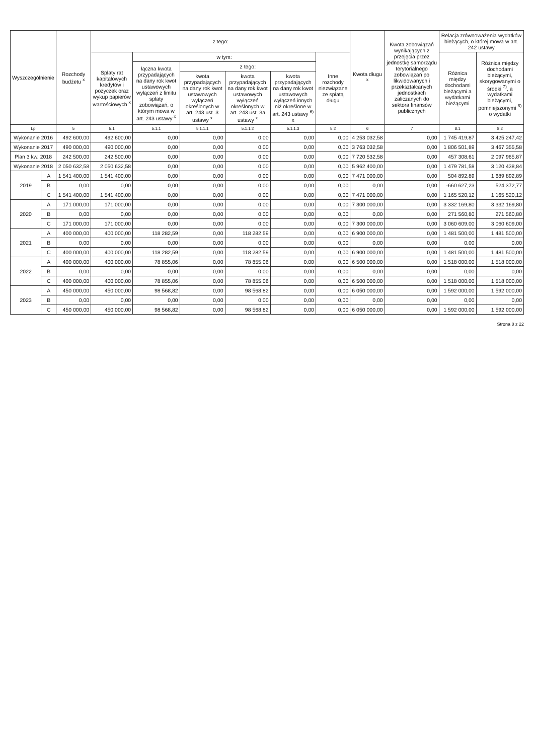| Wyszczególnienie | | Rozchody budżetu <sup>x</sup> | z tego: | | | | | | Kwota długu <sup>x</sup> | Kwota zobowiązań wynikających z przejęcia przez jednostkę samorządu terytorialnego zobowiązań po likwidowanych i przekształcanych jednostkach zaliczanych do sektora finansów publicznych | Relacja zrównoważenia wydatków bieżących, o której mowa w art. 242 ustawy | |
| --- | --- | --- | --- | --- | --- | --- | --- | --- | --- | --- | --- | --- |
| | | | Spłaty rat kapitałowych kredytów i pożyczek oraz wykup papierów wartościowych <sup>x</sup> | w tym: | | | | Inne rozchody niezwiązane ze spłatą długu | | | Różnica między dochodami bieżącymi a wydatkami bieżącymi | Różnica między dochodami bieżącymi, skorygowanymi o środki <sup>7)</sup>, a wydatkami bieżącymi, pomniejszonymi <sup>8)</sup> o wydatki |
| | | | | łączna kwota przypadających na dany rok kwot ustawowych wyłączeń z limitu spłaty zobowiązań, o którym mowa w art. 243 ustawy <sup>x</sup> | z tego: | | | | | | | |
| | | | | | kwota przypadających na dany rok kwot ustawowych wyłączeń określonych w art. 243 ust. 3 ustawy <sup>x</sup> | kwota przypadających na dany rok kwot ustawowych wyłączeń określonych w art. 243 ust. 3a ustawy <sup>x</sup> | kwota przypadających na dany rok kwot ustawowych wyłączeń innych niż określone w art. 243 ustawy <sup>6)</sup> x | | | | | |
| Lp | | 5 | 5.1 | 5.1.1 | 5.1.1.1 | 5.1.1.2 | 5.1.1.3 | 5.2 | 6 | 7 | 8.1 | 8.2 |
| Wykonanie 2016 | | 492 600,00 | 492 600,00 | 0,00 | 0,00 | 0,00 | 0,00 | 0,00 | 4 253 032,58 | 0,00 | 1 745 419,87 | 3 425 247,42 |
| Wykonanie 2017 | | 490 000,00 | 490 000,00 | 0,00 | 0,00 | 0,00 | 0,00 | 0,00 | 3 763 032,58 | 0,00 | 1 806 501,89 | 3 467 355,58 |
| Plan 3 kw. 2018 | | 242 500,00 | 242 500,00 | 0,00 | 0,00 | 0,00 | 0,00 | 0,00 | 7 720 532,58 | 0,00 | 457 308,61 | 2 097 965,87 |
| Wykonanie 2018 | | 2 050 632,58 | 2 050 632,58 | 0,00 | 0,00 | 0,00 | 0,00 | 0,00 | 5 962 400,00 | 0,00 | 1 479 781,58 | 3 120 438,84 |
| 2019 | A | 1 541 400,00 | 1 541 400,00 | 0,00 | 0,00 | 0,00 | 0,00 | 0,00 | 7 471 000,00 | 0,00 | 504 892,89 | 1 689 892,89 |
| | B | 0,00 | 0,00 | 0,00 | 0,00 | 0,00 | 0,00 | 0,00 | 0,00 | 0,00 | -660 627,23 | 524 372,77 |
| | C | 1 541 400,00 | 1 541 400,00 | 0,00 | 0,00 | 0,00 | 0,00 | 0,00 | 7 471 000,00 | 0,00 | 1 165 520,12 | 1 165 520,12 |
| 2020 | A | 171 000,00 | 171 000,00 | 0,00 | 0,00 | 0,00 | 0,00 | 0,00 | 7 300 000,00 | 0,00 | 3 332 169,80 | 3 332 169,80 |
| | B | 0,00 | 0,00 | 0,00 | 0,00 | 0,00 | 0,00 | 0,00 | 0,00 | 0,00 | 271 560,80 | 271 560,80 |
| | C | 171 000,00 | 171 000,00 | 0,00 | 0,00 | 0,00 | 0,00 | 0,00 | 7 300 000,00 | 0,00 | 3 060 609,00 | 3 060 609,00 |
| 2021 | A | 400 000,00 | 400 000,00 | 118 282,59 | 0,00 | 118 282,59 | 0,00 | 0,00 | 6 900 000,00 | 0,00 | 1 481 500,00 | 1 481 500,00 |
| | B | 0,00 | 0,00 | 0,00 | 0,00 | 0,00 | 0,00 | 0,00 | 0,00 | 0,00 | 0,00 | 0,00 |
| | C | 400 000,00 | 400 000,00 | 118 282,59 | 0,00 | 118 282,59 | 0,00 | 0,00 | 6 900 000,00 | 0,00 | 1 481 500,00 | 1 481 500,00 |
| 2022 | A | 400 000,00 | 400 000,00 | 78 855,06 | 0,00 | 78 855,06 | 0,00 | 0,00 | 6 500 000,00 | 0,00 | 1 518 000,00 | 1 518 000,00 |
| | B | 0,00 | 0,00 | 0,00 | 0,00 | 0,00 | 0,00 | 0,00 | 0,00 | 0,00 | 0,00 | 0,00 |
| | C | 400 000,00 | 400 000,00 | 78 855,06 | 0,00 | 78 855,06 | 0,00 | 0,00 | 6 500 000,00 | 0,00 | 1 518 000,00 | 1 518 000,00 |
| 2023 | A | 450 000,00 | 450 000,00 | 98 568,82 | 0,00 | 98 568,82 | 0,00 | 0,00 | 6 050 000,00 | 0,00 | 1 592 000,00 | 1 592 000,00 |
| | B | 0,00 | 0,00 | 0,00 | 0,00 | 0,00 | 0,00 | 0,00 | 0,00 | 0,00 | 0,00 | 0,00 |
| | C | 450 000,00 | 450 000,00 | 98 568,82 | 0,00 | 98 568,82 | 0,00 | 0,00 | 6 050 000,00 | 0,00 | 1 592 000,00 | 1 592 000,00 |
Strona 8 z 22